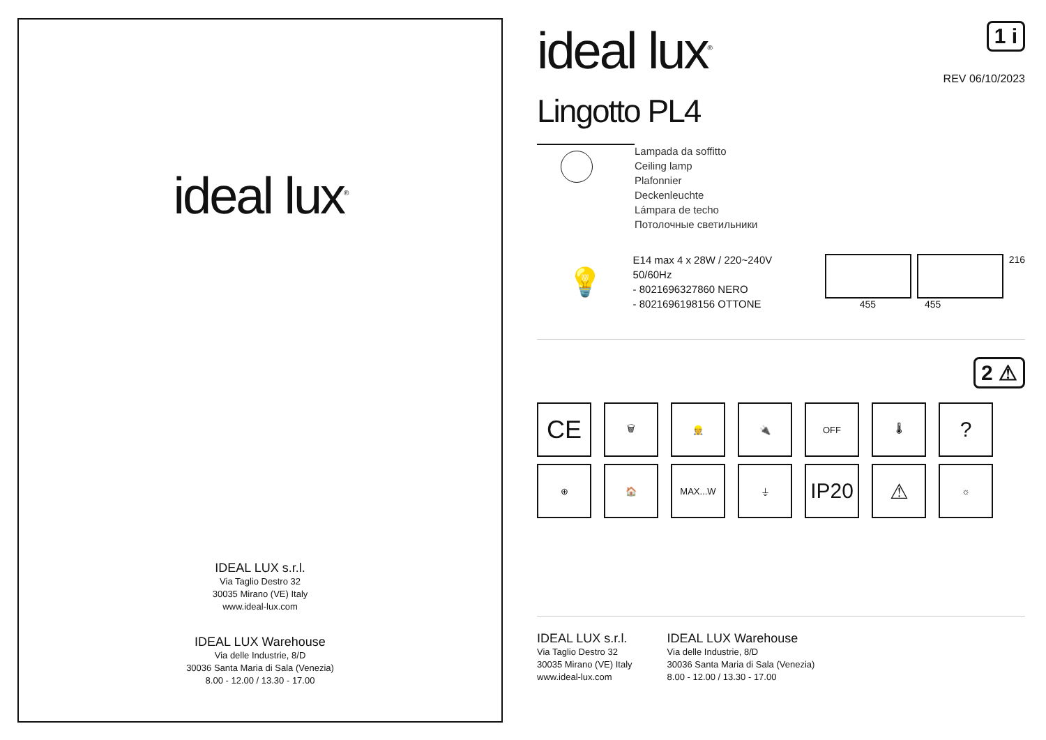ideal lux<sup>®</sup>
IDEAL LUX s.r.l.
Via Taglio Destro 32
30035 Mirano (VE) Italy
www.ideal-lux.com
IDEAL LUX Warehouse
Via delle Industrie, 8/D
30036 Santa Maria di Sala (Venezia)
8.00 - 12.00 / 13.30 - 17.00
ideal lux<sup>®</sup>
1 i
REV 06/10/2023
Lingotto PL4
Lampada da soffitto
Ceiling lamp
Plafonnier
Deckenleuchte
Lámpara de techo
Потолочные светильники
💡
E14 max 4 x 28W / 220~240V
50/60Hz
- 8021696327860 NERO
- 8021696198156 OTTONE
216
455 455
2 ⚠
CE
🗑
👷
🔌
OFF
🌡
?
⊕
🏠
MAX...W
⏚
IP20
⚠
☼
IDEAL LUX s.r.l.
Via Taglio Destro 32
30035 Mirano (VE) Italy
www.ideal-lux.com
IDEAL LUX Warehouse
Via delle Industrie, 8/D
30036 Santa Maria di Sala (Venezia)
8.00 - 12.00 / 13.30 - 17.00